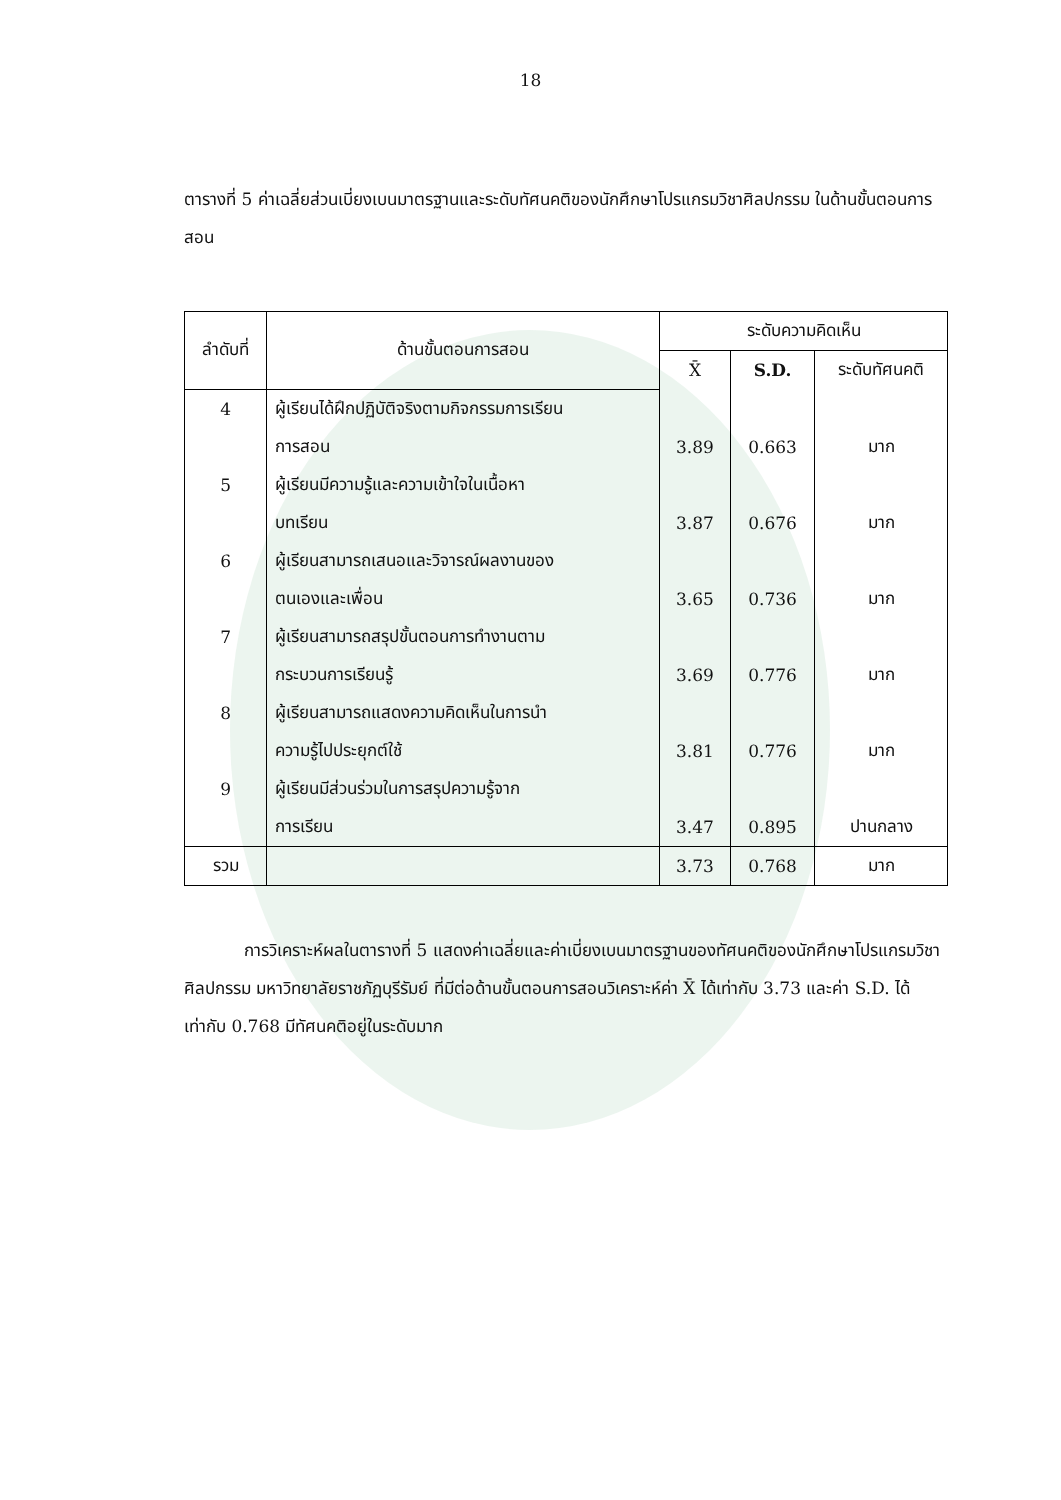18
ตารางที่ 5 ค่าเฉลี่ยส่วนเบี่ยงเบนมาตรฐานและระดับทัศนคติของนักศึกษาโปรแกรมวิชาศิลปกรรม ในด้านขั้นตอนการสอน
| ลำดับที่ | ด้านขั้นตอนการสอน | ระดับความคิดเห็น | | |
| --- | --- | --- | --- | --- |
| | | X̄ | S.D. | ระดับทัศนคติ |
| 4 | ผู้เรียนได้ฝึกปฏิบัติจริงตามกิจกรรมการเรียน | | | |
| | การสอน | 3.89 | 0.663 | มาก |
| 5 | ผู้เรียนมีความรู้และความเข้าใจในเนื้อหา | | | |
| | บทเรียน | 3.87 | 0.676 | มาก |
| 6 | ผู้เรียนสามารถเสนอและวิจารณ์ผลงานของ | | | |
| | ตนเองและเพื่อน | 3.65 | 0.736 | มาก |
| 7 | ผู้เรียนสามารถสรุปขั้นตอนการทำงานตาม | | | |
| | กระบวนการเรียนรู้ | 3.69 | 0.776 | มาก |
| 8 | ผู้เรียนสามารถแสดงความคิดเห็นในการนำ | | | |
| | ความรู้ไปประยุกต์ใช้ | 3.81 | 0.776 | มาก |
| 9 | ผู้เรียนมีส่วนร่วมในการสรุปความรู้จาก | | | |
| | การเรียน | 3.47 | 0.895 | ปานกลาง |
| รวม | | 3.73 | 0.768 | มาก |
การวิเคราะห์ผลในตารางที่ 5 แสดงค่าเฉลี่ยและค่าเบี่ยงเบนมาตรฐานของทัศนคติของนักศึกษาโปรแกรมวิชาศิลปกรรม มหาวิทยาลัยราชภัฏบุรีรัมย์ ที่มีต่อด้านขั้นตอนการสอนวิเคราะห์ค่า X̄ ได้เท่ากับ 3.73 และค่า S.D. ได้เท่ากับ 0.768 มีทัศนคติอยู่ในระดับมาก